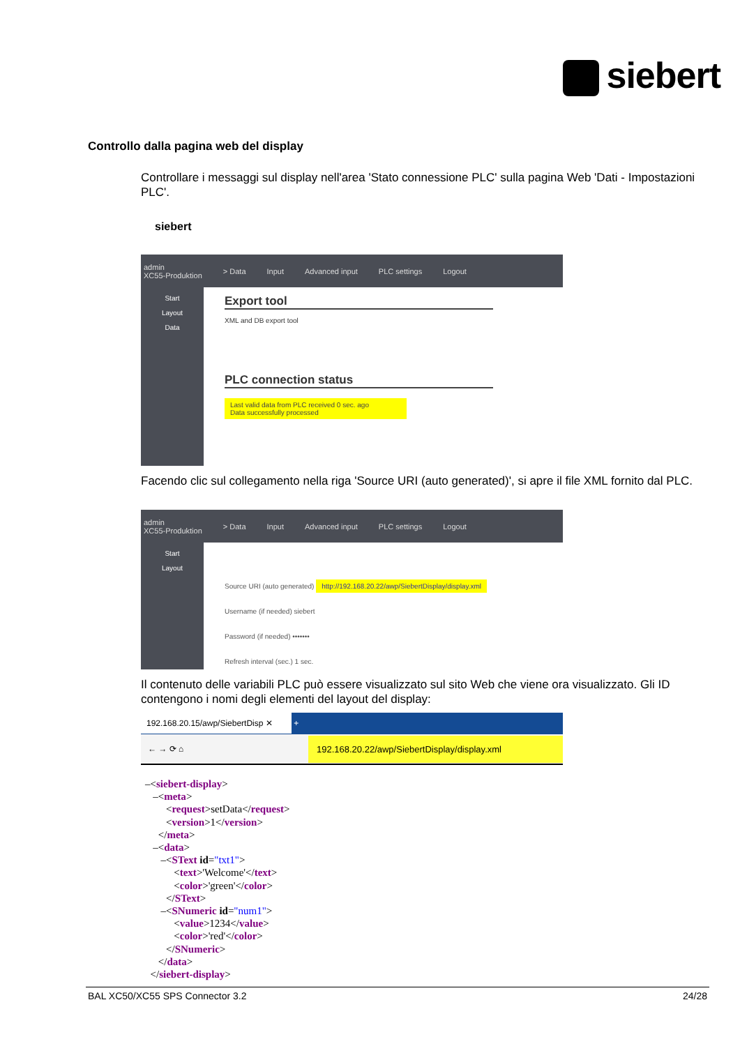siebert
Controllo dalla pagina web del display
Controllare i messaggi sul display nell'area 'Stato connessione PLC' sulla pagina Web 'Dati - Impostazioni PLC'.
siebert
admin
XC55-Produktion > Data Input Advanced input PLC settings Logout
Start
Layout
Data
Export tool
XML and DB export tool
PLC connection status
Last valid data from PLC received 0 sec. ago
Data successfully processed
Facendo clic sul collegamento nella riga 'Source URI (auto generated)', si apre il file XML fornito dal PLC.
admin
XC55-Produktion > Data Input Advanced input PLC settings Logout
Start
Layout
Source URI (auto generated) http://192.168.20.22/awp/SiebertDisplay/display.xml
Username (if needed) siebert
Password (if needed) •••••••
Refresh interval (sec.) 1 sec.
Il contenuto delle variabili PLC può essere visualizzato sul sito Web che viene ora visualizzato. Gli ID contengono i nomi degli elementi del layout del display:
192.168.20.15/awp/SiebertDisp ✕ +
← → ⟳ ⌂ 192.168.20.22/awp/SiebertDisplay/display.xml
–<siebert-display> –<meta> <request>setData</request> <version>1</version> </meta> –<data> –<SText id="txt1"> <text>'Welcome'</text> <color>'green'</color> </SText> –<SNumeric id="num1"> <value>1234</value> <color>'red'</color> </SNumeric> </data> </siebert-display>
BAL XC50/XC55 SPS Connector 3.2 24/28